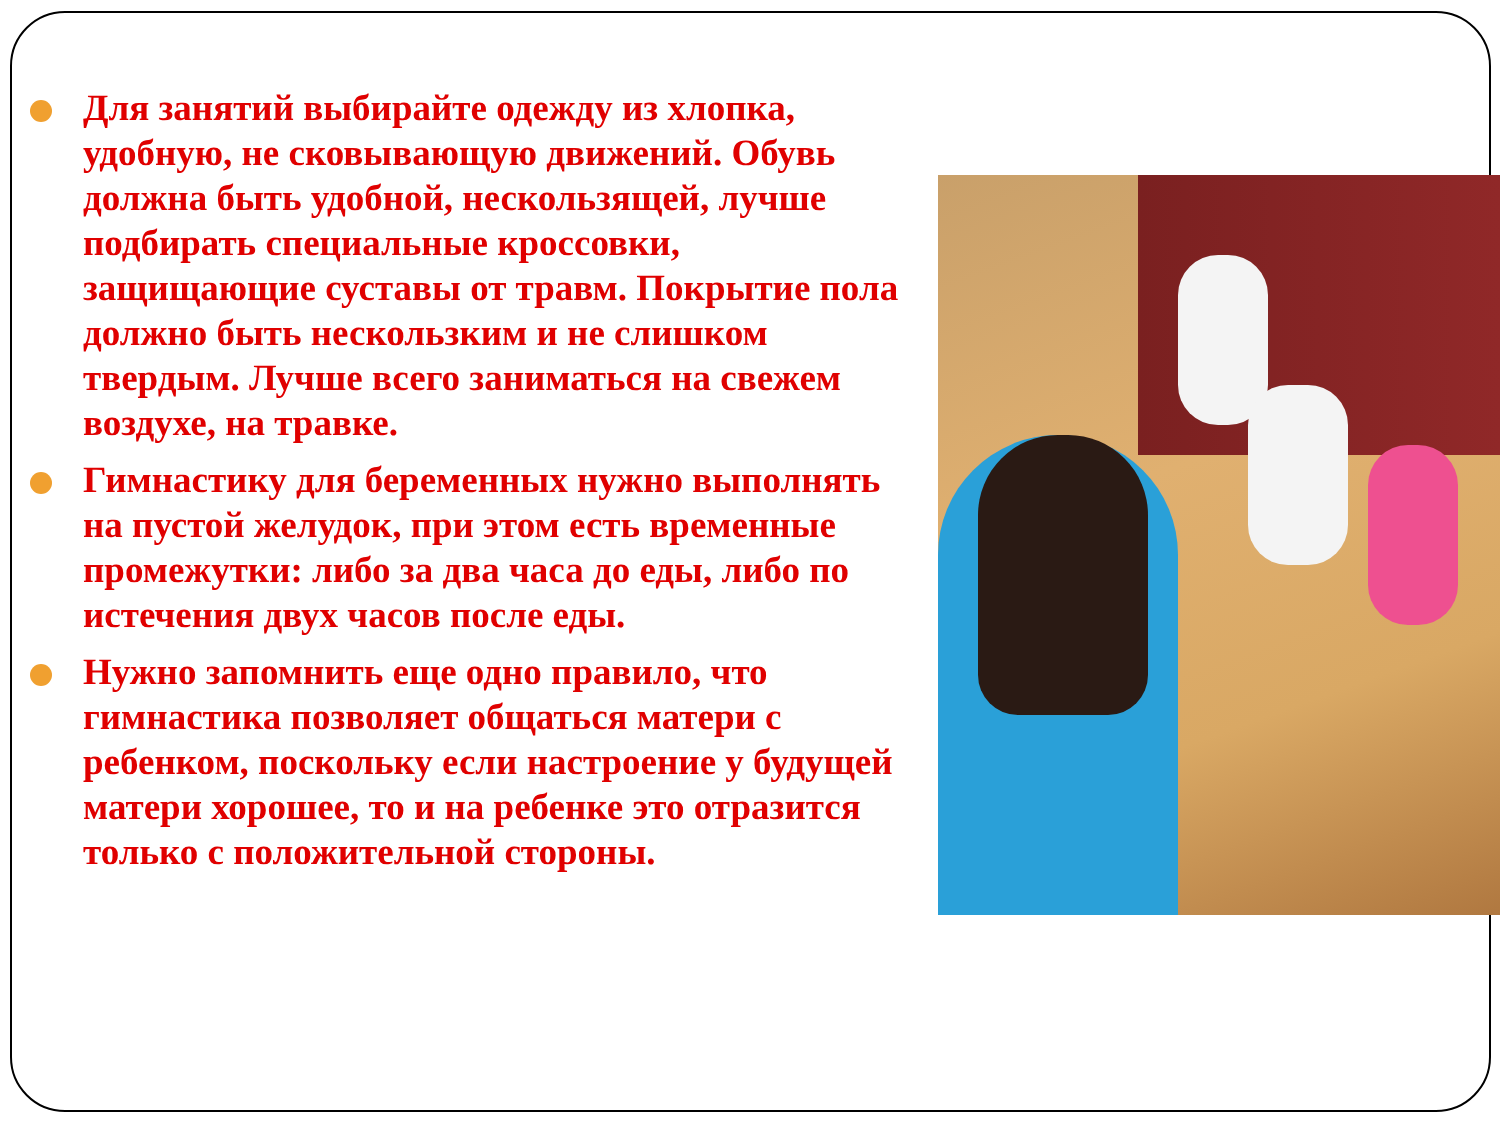Для занятий выбирайте одежду из хлопка, удобную, не сковывающую движений. Обувь должна быть удобной, нескользящей, лучше подбирать специальные кроссовки, защищающие суставы от травм. Покрытие пола должно быть нескользким и не слишком твердым. Лучше всего заниматься на свежем воздухе, на травке.
Гимнастику для беременных нужно выполнять на пустой желудок, при этом есть временные промежутки: либо за два часа до еды, либо по истечения двух часов после еды.
Нужно запомнить еще одно правило, что гимнастика позволяет общаться матери с ребенком, поскольку если настроение у будущей матери хорошее, то и на ребенке это отразится только с положительной стороны.